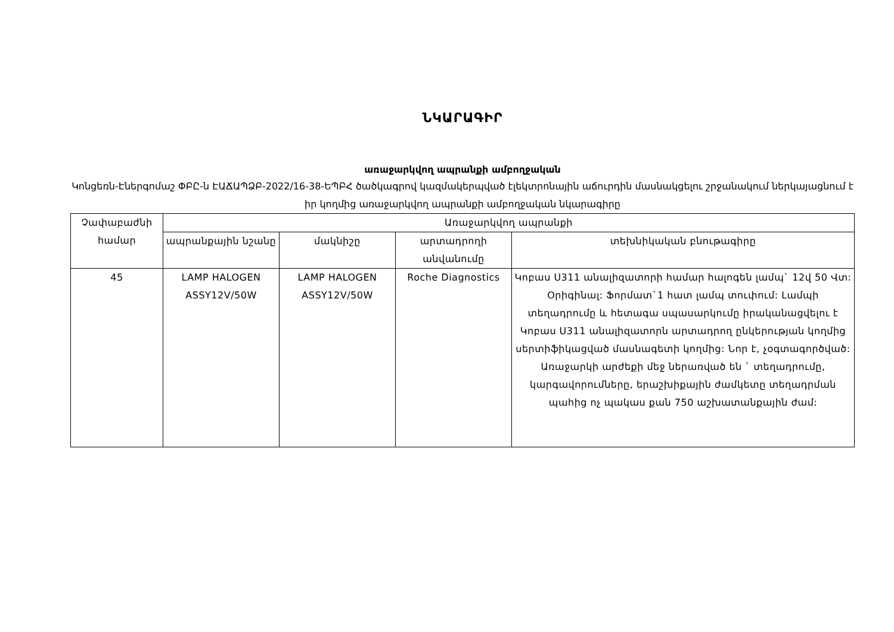ՆԿԱՐԱԳԻՐ
առաջարկվող ապրանքի ամբողջական
Կոնցեռն-Էներգոմաշ ՓԲԸ-ն ԷԱՃԱՊՁԲ-2022/16-38-ԵՊԲՀ ծածկագրով կազմակերպված էլեկտրոնային աճուրդին մասնակցելու շրջանակում ներկայացնում է իր կողմից առաջարկվող ապրանքի ամբողջական նկարագիրը
| Չափաբաժնի համար | Առաջարկվող ապրանքի | | | |
| --- | --- | --- | --- | --- |
| | ապրանքային նշանը | մակնիշը | արտադրողի անվանումը | տեխնիկական բնութագիրը |
| 45 | LAMP HALOGEN ASSY12V/50W | LAMP HALOGEN ASSY12V/50W | Roche Diagnostics | Կոբաս U311 անալիզատորի համար հալոգեն լամպ` 12վ 50 Վտ: Օրիգինալ: Ֆորմատ`1 հատ լամպ տուփում: Լամպի տեղադրումը և հետագա սպասարկումը իրականացվելու է Կոբաս U311 անալիզատորն արտադրող ընկերության կողմից սերտիֆիկացված մասնագետի կողմից: Նոր է, չօգտագործված: Առաջարկի արժեքի մեջ ներառված են ` տեղադրումը, կարգավորումները, երաշխիքային ժամկետը տեղադրման պահից ոչ պակաս քան 750 աշխատանքային ժամ: |